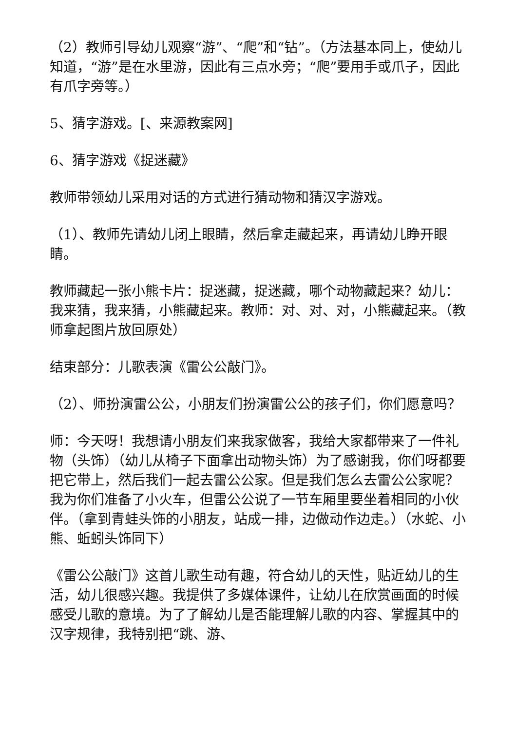（2）教师引导幼儿观察“游”、“爬”和“钻”。（方法基本同上，使幼儿知道，“游”是在水里游，因此有三点水旁；“爬”要用手或爪子，因此有爪字旁等。）
5、猜字游戏。[、来源教案网]
6、猜字游戏《捉迷藏》
教师带领幼儿采用对话的方式进行猜动物和猜汉字游戏。
（1）、教师先请幼儿闭上眼睛，然后拿走藏起来，再请幼儿睁开眼睛。
教师藏起一张小熊卡片：捉迷藏，捉迷藏，哪个动物藏起来？幼儿：我来猜，我来猜，小熊藏起来。教师：对、对、对，小熊藏起来。（教师拿起图片放回原处）
结束部分：儿歌表演《雷公公敲门》。
（2）、师扮演雷公公，小朋友们扮演雷公公的孩子们，你们愿意吗？
师：今天呀！我想请小朋友们来我家做客，我给大家都带来了一件礼物（头饰）（幼儿从椅子下面拿出动物头饰）为了感谢我，你们呀都要把它带上，然后我们一起去雷公公家。但是我们怎么去雷公公家呢？我为你们准备了小火车，但雷公公说了一节车厢里要坐着相同的小伙伴。（拿到青蛙头饰的小朋友，站成一排，边做动作边走。）（水蛇、小熊、蚯蚓头饰同下）
《雷公公敲门》这首儿歌生动有趣，符合幼儿的天性，贴近幼儿的生活，幼儿很感兴趣。我提供了多媒体课件，让幼儿在欣赏画面的时候感受儿歌的意境。为了了解幼儿是否能理解儿歌的内容、掌握其中的汉字规律，我特别把“跳、游、